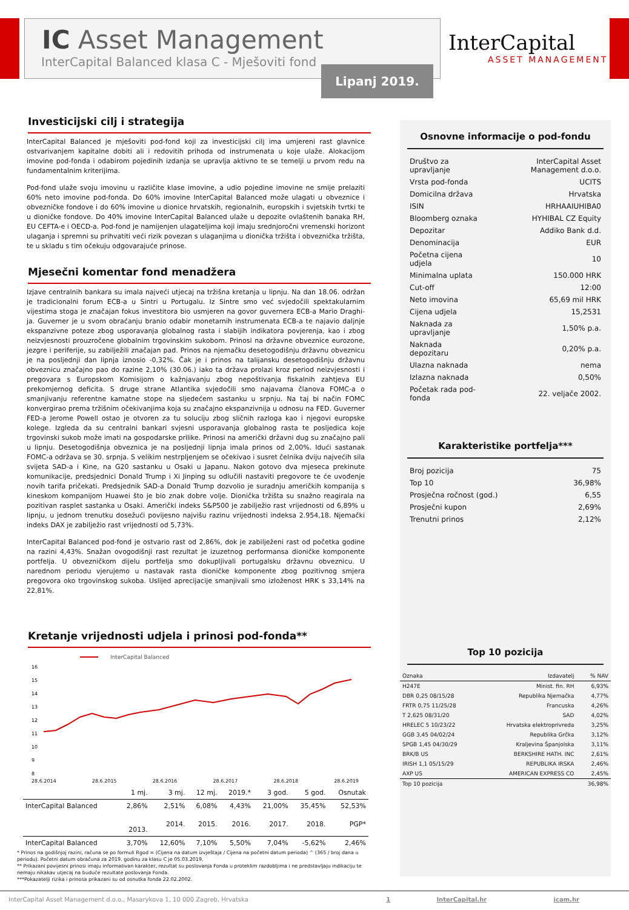IC Asset Management
InterCapital Balanced klasa C - Mješoviti fond
Lipanj 2019.
InterCapital
ASSET MANAGEMENT
Investicijski cilj i strategija
InterCapital Balanced je mješoviti pod-fond koji za investicijski cilj ima umjereni rast glavnice ostvarivanjem kapitalne dobiti ali i redovitih prihoda od instrumenata u koje ulaže. Alokacijom imovine pod-fonda i odabirom pojedinih izdanja se upravlja aktivno te se temelji u prvom redu na fundamentalnim kriterijima.
Pod-fond ulaže svoju imovinu u različite klase imovine, a udio pojedine imovine ne smije prelaziti 60% neto imovine pod-fonda. Do 60% imovine InterCapital Balanced može ulagati u obveznice i obvezničke fondove i do 60% imovine u dionice hrvatskih, regionalnih, europskih i svjetskih tvrtki te u dioničke fondove. Do 40% imovine InterCapital Balanced ulaže u depozite ovlaštenih banaka RH, EU CEFTA-e i OECD-a. Pod-fond je namijenjen ulagateljima koji imaju srednjoročni vremenski horizont ulaganja i spremni su prihvatiti veći rizik povezan s ulaganjima u dionička tržišta i obveznička tržišta, te u skladu s tim očekuju odgovarajuće prinose.
Mjesečni komentar fond menadžera
Izjave centralnih bankara su imala najveći utjecaj na tržišna kretanja u lipnju. Na dan 18.06. održan je tradicionalni forum ECB-a u Sintri u Portugalu. Iz Sintre smo već svjedočili spektakularnim vijestima stoga je značajan fokus investitora bio usmjeren na govor guvernera ECB-a Mario Draghi-ja. Guverner je u svom obraćanju branio odabir monetarnih instrumenata ECB-a te najavio daljnje ekspanzivne poteze zbog usporavanja globalnog rasta i slabijih indikatora povjerenja, kao i zbog neizvjesnosti prouzročene globalnim trgovinskim sukobom. Prinosi na državne obveznice eurozone, jezgre i periferije, su zabilježili značajan pad. Prinos na njemačku desetogodišnju državnu obveznicu je na posljednji dan lipnja iznosio -0,32%. Čak je i prinos na talijansku desetogodišnju državnu obveznicu značajno pao do razine 2,10% (30.06.) iako ta država prolazi kroz period neizvjesnosti i pregovara s Europskom Komisijom o kažnjavanju zbog nepoštivanja fiskalnih zahtjeva EU prekomjernog deficita. S druge strane Atlantika svjedočili smo najavama članova FOMC-a o smanjivanju referentne kamatne stope na sljedećem sastanku u srpnju. Na taj bi način FOMC konvergirao prema tržišnim očekivanjima koja su značajno ekspanzivnija u odnosu na FED. Guverner FED-a Jerome Powell ostao je otvoren za tu soluciju zbog sličnih razloga kao i njegovi europske kolege. Izgleda da su centralni bankari svjesni usporavanja globalnog rasta te posljedica koje trgovinski sukob može imati na gospodarske prilike. Prinosi na američki državni dug su značajno pali u lipnju. Desetogodišnja obveznica je na posljednji lipnja imala prinos od 2,00%. Idući sastanak FOMC-a održava se 30. srpnja. S velikim nestrpljenjem se očekivao i susret čelnika dviju najvećih sila svijeta SAD-a i Kine, na G20 sastanku u Osaki u Japanu. Nakon gotovo dva mjeseca prekinute komunikacije, predsjednici Donald Trump i Xi Jinping su odlučili nastaviti pregovore te će uvođenje novih tarifa pričekati. Predsjednik SAD-a Donald Trump dozvolio je suradnju američkih kompanija s kineskom kompanijom Huawei što je bio znak dobre volje. Dionička tržišta su snažno reagirala na pozitivan rasplet sastanka u Osaki. Američki indeks S&P500 je zabilježio rast vrijednosti od 6,89% u lipnju, u jednom trenutku dosežući povijesno najvišu razinu vrijednosti indeksa 2.954,18. Njemački indeks DAX je zabilježio rast vrijednosti od 5,73%.
InterCapital Balanced pod-fond je ostvario rast od 2,86%, dok je zabilježeni rast od početka godine na razini 4,43%. Snažan ovogodišnji rast rezultat je izuzetnog performansa dioničke komponente portfelja. U obvezničkom dijelu portfelja smo dokupljivali portugalsku državnu obveznicu. U narednom periodu vjerujemo u nastavak rasta dioničke komponente zbog pozitivnog smjera pregovora oko trgovinskog sukoba. Uslijed aprecijacije smanjivali smo izloženost HRK s 33,14% na 22,81%.
Kretanje vrijednosti udjela i prinosi pod-fonda**
InterCapital Balanced
16
15
14
13
12
11
10
9
8
28.6.2014 28.6.2015 28.6.2016 28.6.2017 28.6.2018 28.6.2019
| | 1 mj. | 3 mj. | 12 mj. | 2019.* | 3 god. | 5 god. | Osnutak |
| --- | --- | --- | --- | --- | --- | --- | --- |
| InterCapital Balanced | 2,86% | 2,51% | 6,08% | 4,43% | 21,00% | 35,45% | 52,53% |
| | 2013. | 2014. | 2015. | 2016. | 2017. | 2018. | PGP* |
| InterCapital Balanced | 3,70% | 12,60% | 7,10% | 5,50% | 7,04% | -5,62% | 2,46% |
* Prinos na godišnjoj razini, računa se po formuli Rgod = (Cijena na datum izvještaja / Cijena na početni datum perioda) ^ (365 / broj dana u periodu). Početni datum obračuna za 2019. godinu za klasu C je 05.03.2019.
** Prikazani povijesni prinosi imaju informativan karakter, rezultat su poslovanja Fonda u proteklim razdobljima i ne predstavljaju indikaciju te nemaju nikakav utjecaj na buduće rezultate poslovanja Fonda.
***Pokazatelji rizika i prinosa prikazani su od osnutka fonda 22.02.2002.
Osnovne informacije o pod-fondu
| Društvo za upravljanje | InterCapital Asset Management d.o.o. |
| Vrsta pod-fonda | UCITS |
| Domicilna država | Hrvatska |
| ISIN | HRHAAIUHIBA0 |
| Bloomberg oznaka | HYHIBAL CZ Equity |
| Depozitar | Addiko Bank d.d. |
| Denominacija | EUR |
| Početna cijena udjela | 10 |
| Minimalna uplata | 150.000 HRK |
| Cut-off | 12:00 |
| Neto imovina | 65,69 mil HRK |
| Cijena udjela | 15,2531 |
| Naknada za upravljanje | 1,50% p.a. |
| Naknada depozitaru | 0,20% p.a. |
| Ulazna naknada | nema |
| Izlazna naknada | 0,50% |
| Početak rada pod-fonda | 22. veljače 2002. |
Karakteristike portfelja***
| Broj pozicija | 75 |
| Top 10 | 36,98% |
| Prosječna ročnost (god.) | 6,55 |
| Prosječni kupon | 2,69% |
| Trenutni prinos | 2,12% |
Top 10 pozicija
| Oznaka | Izdavatelj | % NAV |
| --- | --- | --- |
| H247E | Minist. fin. RH | 6,93% |
| DBR 0,25 08/15/28 | Republika Njemačka | 4,77% |
| FRTR 0,75 11/25/28 | Francuska | 4,26% |
| T 2,625 08/31/20 | SAD | 4,02% |
| HRELEC 5 10/23/22 | Hrvatska elektroprivreda | 3,25% |
| GGB 3,45 04/02/24 | Republika Grčka | 3,12% |
| SPGB 1,45 04/30/29 | Kraljevina Španjolska | 3,11% |
| BRK/B US | BERKSHIRE HATH. INC | 2,61% |
| IRISH 1,1 05/15/29 | REPUBLIKA IRSKA | 2,46% |
| AXP US | AMERICAN EXPRESS CO | 2,45% |
| Top 10 pozicija | | 36,98% |
InterCapital Asset Management d.o.o., Masarykova 1, 10 000 Zagreb, Hrvatska 1 InterCapital.hr icam.hr